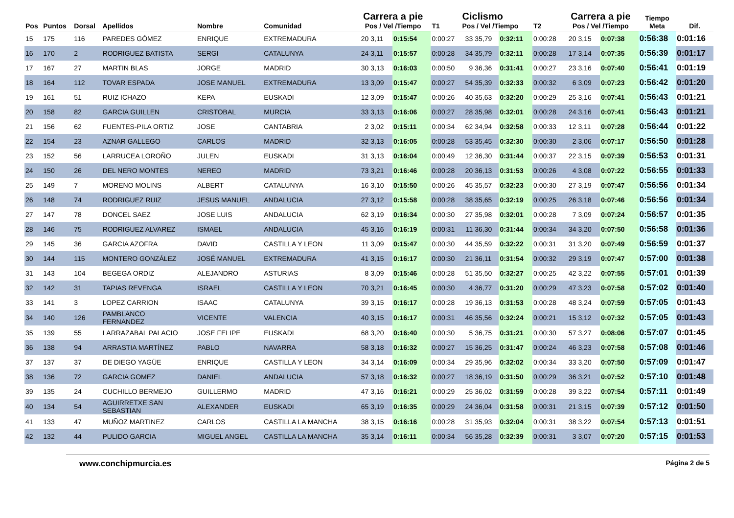| Pos | Puntos | Dorsal | Apellidos | Nombre | Comunidad | Carrera a pie Pos / Vel /Tiempo | | | T1 | Ciclismo Pos / Vel /Tiempo | | | T2 | Carrera a pie Pos / Vel /Tiempo | | | Tiempo Meta | Dif. |
| --- | --- | --- | --- | --- | --- | --- | --- | --- | --- | --- | --- | --- | --- | --- | --- | --- | --- | --- |
| 15 | 175 | 116 | PAREDES GÓMEZ | ENRIQUE | EXTREMADURA | 20 | 3,11 | 0:15:54 | 0:00:27 | 33 | 35,79 | 0:32:11 | 0:00:28 | 20 | 3,15 | 0:07:38 | 0:56:38 | 0:01:16 |
| 16 | 170 | 2 | RODRIGUEZ BATISTA | SERGI | CATALUNYA | 24 | 3,11 | 0:15:57 | 0:00:28 | 34 | 35,79 | 0:32:11 | 0:00:28 | 17 | 3,14 | 0:07:35 | 0:56:39 | 0:01:17 |
| 17 | 167 | 27 | MARTIN BLAS | JORGE | MADRID | 30 | 3,13 | 0:16:03 | 0:00:50 | 9 | 36,36 | 0:31:41 | 0:00:27 | 23 | 3,16 | 0:07:40 | 0:56:41 | 0:01:19 |
| 18 | 164 | 112 | TOVAR ESPADA | JOSE MANUEL | EXTREMADURA | 13 | 3,09 | 0:15:47 | 0:00:27 | 54 | 35,39 | 0:32:33 | 0:00:32 | 6 | 3,09 | 0:07:23 | 0:56:42 | 0:01:20 |
| 19 | 161 | 51 | RUIZ ICHAZO | KEPA | EUSKADI | 12 | 3,09 | 0:15:47 | 0:00:26 | 40 | 35,63 | 0:32:20 | 0:00:29 | 25 | 3,16 | 0:07:41 | 0:56:43 | 0:01:21 |
| 20 | 158 | 82 | GARCIA GUILLEN | CRISTOBAL | MURCIA | 33 | 3,13 | 0:16:06 | 0:00:27 | 28 | 35,98 | 0:32:01 | 0:00:28 | 24 | 3,16 | 0:07:41 | 0:56:43 | 0:01:21 |
| 21 | 156 | 62 | FUENTES-PILA ORTIZ | JOSE | CANTABRIA | 2 | 3,02 | 0:15:11 | 0:00:34 | 62 | 34,94 | 0:32:58 | 0:00:33 | 12 | 3,11 | 0:07:28 | 0:56:44 | 0:01:22 |
| 22 | 154 | 23 | AZNAR GALLEGO | CARLOS | MADRID | 32 | 3,13 | 0:16:05 | 0:00:28 | 53 | 35,45 | 0:32:30 | 0:00:30 | 2 | 3,06 | 0:07:17 | 0:56:50 | 0:01:28 |
| 23 | 152 | 56 | LARRUCEA LOROÑO | JULEN | EUSKADI | 31 | 3,13 | 0:16:04 | 0:00:49 | 12 | 36,30 | 0:31:44 | 0:00:37 | 22 | 3,15 | 0:07:39 | 0:56:53 | 0:01:31 |
| 24 | 150 | 26 | DEL NERO MONTES | NEREO | MADRID | 73 | 3,21 | 0:16:46 | 0:00:28 | 20 | 36,13 | 0:31:53 | 0:00:26 | 4 | 3,08 | 0:07:22 | 0:56:55 | 0:01:33 |
| 25 | 149 | 7 | MORENO MOLINS | ALBERT | CATALUNYA | 16 | 3,10 | 0:15:50 | 0:00:26 | 45 | 35,57 | 0:32:23 | 0:00:30 | 27 | 3,19 | 0:07:47 | 0:56:56 | 0:01:34 |
| 26 | 148 | 74 | RODRIGUEZ RUIZ | JESUS MANUEL | ANDALUCIA | 27 | 3,12 | 0:15:58 | 0:00:28 | 38 | 35,65 | 0:32:19 | 0:00:25 | 26 | 3,18 | 0:07:46 | 0:56:56 | 0:01:34 |
| 27 | 147 | 78 | DONCEL SAEZ | JOSE LUIS | ANDALUCIA | 62 | 3,19 | 0:16:34 | 0:00:30 | 27 | 35,98 | 0:32:01 | 0:00:28 | 7 | 3,09 | 0:07:24 | 0:56:57 | 0:01:35 |
| 28 | 146 | 75 | RODRIGUEZ ALVAREZ | ISMAEL | ANDALUCIA | 45 | 3,16 | 0:16:19 | 0:00:31 | 11 | 36,30 | 0:31:44 | 0:00:34 | 34 | 3,20 | 0:07:50 | 0:56:58 | 0:01:36 |
| 29 | 145 | 36 | GARCIA AZOFRA | DAVID | CASTILLA Y LEON | 11 | 3,09 | 0:15:47 | 0:00:30 | 44 | 35,59 | 0:32:22 | 0:00:31 | 31 | 3,20 | 0:07:49 | 0:56:59 | 0:01:37 |
| 30 | 144 | 115 | MONTERO GONZÁLEZ | JOSÉ MANUEL | EXTREMADURA | 41 | 3,15 | 0:16:17 | 0:00:30 | 21 | 36,11 | 0:31:54 | 0:00:32 | 29 | 3,19 | 0:07:47 | 0:57:00 | 0:01:38 |
| 31 | 143 | 104 | BEGEGA ORDIZ | ALEJANDRO | ASTURIAS | 8 | 3,09 | 0:15:46 | 0:00:28 | 51 | 35,50 | 0:32:27 | 0:00:25 | 42 | 3,22 | 0:07:55 | 0:57:01 | 0:01:39 |
| 32 | 142 | 31 | TAPIAS REVENGA | ISRAEL | CASTILLA Y LEON | 70 | 3,21 | 0:16:45 | 0:00:30 | 4 | 36,77 | 0:31:20 | 0:00:29 | 47 | 3,23 | 0:07:58 | 0:57:02 | 0:01:40 |
| 33 | 141 | 3 | LOPEZ CARRION | ISAAC | CATALUNYA | 39 | 3,15 | 0:16:17 | 0:00:28 | 19 | 36,13 | 0:31:53 | 0:00:28 | 48 | 3,24 | 0:07:59 | 0:57:05 | 0:01:43 |
| 34 | 140 | 126 | PAMBLANCO FERNANDEZ | VICENTE | VALENCIA | 40 | 3,15 | 0:16:17 | 0:00:31 | 46 | 35,56 | 0:32:24 | 0:00:21 | 15 | 3,12 | 0:07:32 | 0:57:05 | 0:01:43 |
| 35 | 139 | 55 | LARRAZABAL PALACIO | JOSE FELIPE | EUSKADI | 68 | 3,20 | 0:16:40 | 0:00:30 | 5 | 36,75 | 0:31:21 | 0:00:30 | 57 | 3,27 | 0:08:06 | 0:57:07 | 0:01:45 |
| 36 | 138 | 94 | ARRASTIA MARTÍNEZ | PABLO | NAVARRA | 58 | 3,18 | 0:16:32 | 0:00:27 | 15 | 36,25 | 0:31:47 | 0:00:24 | 46 | 3,23 | 0:07:58 | 0:57:08 | 0:01:46 |
| 37 | 137 | 37 | DE DIEGO YAGÜE | ENRIQUE | CASTILLA Y LEON | 34 | 3,14 | 0:16:09 | 0:00:34 | 29 | 35,96 | 0:32:02 | 0:00:34 | 33 | 3,20 | 0:07:50 | 0:57:09 | 0:01:47 |
| 38 | 136 | 72 | GARCIA GOMEZ | DANIEL | ANDALUCIA | 57 | 3,18 | 0:16:32 | 0:00:27 | 18 | 36,19 | 0:31:50 | 0:00:29 | 36 | 3,21 | 0:07:52 | 0:57:10 | 0:01:48 |
| 39 | 135 | 24 | CUCHILLO BERMEJO | GUILLERMO | MADRID | 47 | 3,16 | 0:16:21 | 0:00:29 | 25 | 36,02 | 0:31:59 | 0:00:28 | 39 | 3,22 | 0:07:54 | 0:57:11 | 0:01:49 |
| 40 | 134 | 54 | AGUIRRETXE SAN SEBASTIAN | ALEXANDER | EUSKADI | 65 | 3,19 | 0:16:35 | 0:00:29 | 24 | 36,04 | 0:31:58 | 0:00:31 | 21 | 3,15 | 0:07:39 | 0:57:12 | 0:01:50 |
| 41 | 133 | 47 | MUÑOZ MARTINEZ | CARLOS | CASTILLA LA MANCHA | 38 | 3,15 | 0:16:16 | 0:00:28 | 31 | 35,93 | 0:32:04 | 0:00:31 | 38 | 3,22 | 0:07:54 | 0:57:13 | 0:01:51 |
| 42 | 132 | 44 | PULIDO GARCIA | MIGUEL ANGEL | CASTILLA LA MANCHA | 35 | 3,14 | 0:16:11 | 0:00:34 | 56 | 35,28 | 0:32:39 | 0:00:31 | 3 | 3,07 | 0:07:20 | 0:57:15 | 0:01:53 |
www.conchipmurcia.es Página 2 de 5